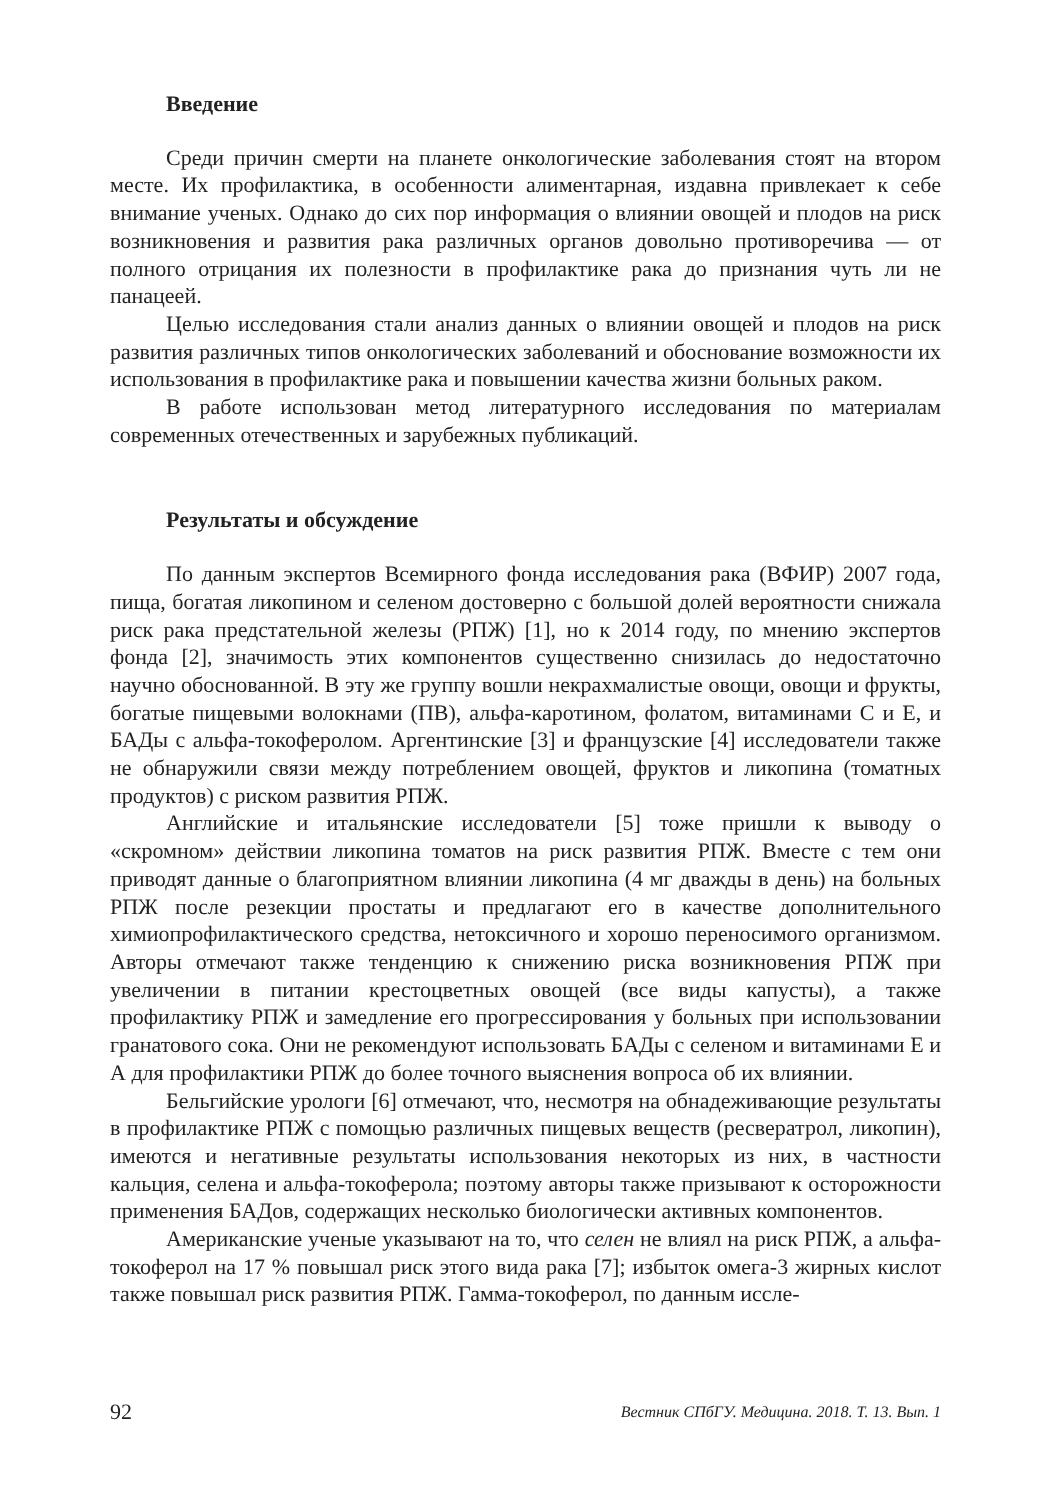Введение
Среди причин смерти на планете онкологические заболевания стоят на втором месте. Их профилактика, в особенности алиментарная, издавна привлекает к себе внимание ученых. Однако до сих пор информация о влиянии овощей и плодов на риск возникновения и развития рака различных органов довольно противоречива — от полного отрицания их полезности в профилактике рака до признания чуть ли не панацеей.
Целью исследования стали анализ данных о влиянии овощей и плодов на риск развития различных типов онкологических заболеваний и обоснование возможности их использования в профилактике рака и повышении качества жизни больных раком.
В работе использован метод литературного исследования по материалам современных отечественных и зарубежных публикаций.
Результаты и обсуждение
По данным экспертов Всемирного фонда исследования рака (ВФИР) 2007 года, пища, богатая ликопином и селеном достоверно с большой долей вероятности снижала риск рака предстательной железы (РПЖ) [1], но к 2014 году, по мнению экспертов фонда [2], значимость этих компонентов существенно снизилась до недостаточно научно обоснованной. В эту же группу вошли некрахмалистые овощи, овощи и фрукты, богатые пищевыми волокнами (ПВ), альфа-каротином, фолатом, витаминами С и Е, и БАДы с альфа-токоферолом. Аргентинские [3] и французские [4] исследователи также не обнаружили связи между потреблением овощей, фруктов и ликопина (томатных продуктов) с риском развития РПЖ.
Английские и итальянские исследователи [5] тоже пришли к выводу о «скромном» действии ликопина томатов на риск развития РПЖ. Вместе с тем они приводят данные о благоприятном влиянии ликопина (4 мг дважды в день) на больных РПЖ после резекции простаты и предлагают его в качестве дополнительного химиопрофилактического средства, нетоксичного и хорошо переносимого организмом. Авторы отмечают также тенденцию к снижению риска возникновения РПЖ при увеличении в питании крестоцветных овощей (все виды капусты), а также профилактику РПЖ и замедление его прогрессирования у больных при использовании гранатового сока. Они не рекомендуют использовать БАДы с селеном и витаминами Е и А для профилактики РПЖ до более точного выяснения вопроса об их влиянии.
Бельгийские урологи [6] отмечают, что, несмотря на обнадеживающие результаты в профилактике РПЖ с помощью различных пищевых веществ (ресвератрол, ликопин), имеются и негативные результаты использования некоторых из них, в частности кальция, селена и альфа-токоферола; поэтому авторы также призывают к осторожности применения БАДов, содержащих несколько биологически активных компонентов.
Американские ученые указывают на то, что селен не влиял на риск РПЖ, а альфа-токоферол на 17 % повышал риск этого вида рака [7]; избыток омега-3 жирных кислот также повышал риск развития РПЖ. Гамма-токоферол, по данным иссле-
92 Вестник СПбГУ. Медицина. 2018. Т. 13. Вып. 1